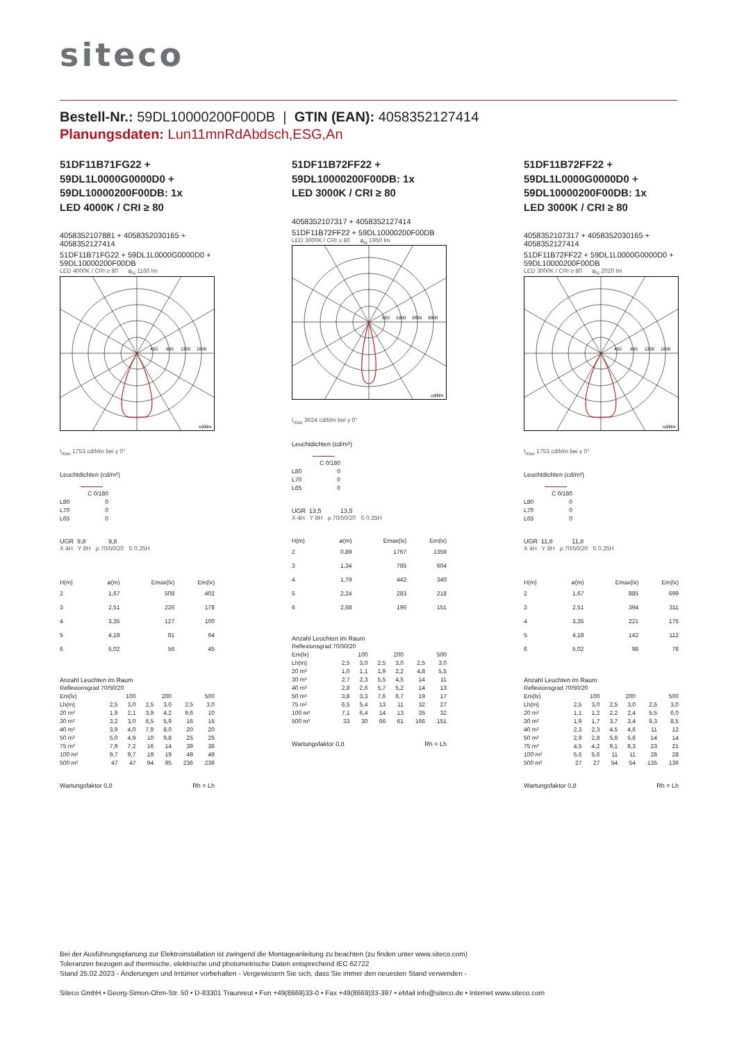siteco
Bestell-Nr.: 59DL10000200F00DB | GTIN (EAN): 4058352127414
Planungsdaten: Lun11mnRdAbdsch,ESG,An
51DF11B71FG22 +
59DL1L0000G0000D0 +
59DL10000200F00DB: 1x
LED 4000K / CRI ≥ 80
4058352107881 + 4058352030165 + 4058352127414
51DF11B71FG22 + 59DL1L0000G0000D0 + 59DL10000200F00DB
LED 4000K / CRI ≥ 80 φ<sub>N</sub> 1160 lm
450
900
1350
1800
cd/klm
I<sub>max</sub> 1753 cd/klm bei γ 0°
Leuchtdichten (cd/m²)
| | C 0/180 |
| L80 | 0 |
| L70 | 0 |
| L65 | 0 |
UGR 9,8 9,8
X 4H Y 8H ρ 70/50/20 S 0,25H
| H(m) | ø(m) | Emax(lx) | Em(lx) |
| --- | --- | --- | --- |
| 2 | 1,67 | 508 | 402 |
| 3 | 2,51 | 226 | 178 |
| 4 | 3,35 | 127 | 100 |
| 5 | 4,18 | 81 | 64 |
| 6 | 5,02 | 56 | 45 |
Anzahl Leuchten im Raum
| Reflexionsgrad 70/50/20 | | | | | | |
| Em(lx) | 100 | | 200 | | 500 | |
| Lh(m) | 2,5 | 3,0 | 2,5 | 3,0 | 2,5 | 3,0 |
| 20 m² | 1,9 | 2,1 | 3,9 | 4,2 | 9,6 | 10 |
| 30 m² | 3,2 | 3,0 | 6,5 | 5,9 | 16 | 15 |
| 40 m² | 3,9 | 4,0 | 7,9 | 8,0 | 20 | 20 |
| 50 m² | 5,0 | 4,9 | 10 | 9,8 | 25 | 25 |
| 75 m² | 7,9 | 7,2 | 16 | 14 | 39 | 36 |
| 100 m² | 9,7 | 9,7 | 19 | 19 | 49 | 49 |
| 500 m² | 47 | 47 | 94 | 95 | 236 | 236 |
Wartungsfaktor 0,8 Rh = Lh
51DF11B72FF22 +
59DL10000200F00DB: 1x
LED 3000K / CRI ≥ 80
4058352107317 + 4058352127414
51DF11B72FF22 + 59DL10000200F00DB
LED 3000K / CRI ≥ 80 φ<sub>N</sub> 1950 lm
950
1900
2850
3800
cd/klm
I<sub>max</sub> 3624 cd/klm bei γ 0°
Leuchtdichten (cd/m²)
| | C 0/180 |
| L80 | 0 |
| L70 | 0 |
| L65 | 0 |
UGR 13,5 13,5
X 4H Y 8H ρ 70/50/20 S 0,25H
| H(m) | ø(m) | Emax(lx) | Em(lx) |
| --- | --- | --- | --- |
| 2 | 0,89 | 1767 | 1359 |
| 3 | 1,34 | 785 | 604 |
| 4 | 1,79 | 442 | 340 |
| 5 | 2,24 | 283 | 218 |
| 6 | 2,68 | 196 | 151 |
Anzahl Leuchten im Raum
| Reflexionsgrad 70/50/20 | | | | | | |
| Em(lx) | 100 | | 200 | | 500 | |
| Lh(m) | 2,5 | 3,0 | 2,5 | 3,0 | 2,5 | 3,0 |
| 20 m² | 1,0 | 1,1 | 1,9 | 2,2 | 4,8 | 5,5 |
| 30 m² | 2,7 | 2,3 | 5,5 | 4,5 | 14 | 11 |
| 40 m² | 2,8 | 2,6 | 5,7 | 5,2 | 14 | 13 |
| 50 m² | 3,8 | 3,3 | 7,6 | 6,7 | 19 | 17 |
| 75 m² | 6,5 | 5,4 | 13 | 11 | 32 | 27 |
| 100 m² | 7,1 | 6,4 | 14 | 13 | 35 | 32 |
| 500 m² | 33 | 30 | 66 | 61 | 166 | 151 |
Wartungsfaktor 0,8 Rh = Lh
51DF11B72FF22 +
59DL1L0000G0000D0 +
59DL10000200F00DB: 1x
LED 3000K / CRI ≥ 80
4058352107317 + 4058352030165 + 4058352127414
51DF11B72FF22 + 59DL1L0000G0000D0 + 59DL10000200F00DB
LED 3000K / CRI ≥ 80 φ<sub>N</sub> 2020 lm
450
900
1350
1800
cd/klm
I<sub>max</sub> 1753 cd/klm bei γ 0°
Leuchtdichten (cd/m²)
| | C 0/180 |
| L80 | 0 |
| L70 | 0 |
| L65 | 0 |
UGR 11,8 11,8
X 4H Y 8H ρ 70/50/20 S 0,25H
| H(m) | ø(m) | Emax(lx) | Em(lx) |
| --- | --- | --- | --- |
| 2 | 1,67 | 885 | 699 |
| 3 | 2,51 | 394 | 311 |
| 4 | 3,35 | 221 | 175 |
| 5 | 4,18 | 142 | 112 |
| 6 | 5,02 | 98 | 78 |
Anzahl Leuchten im Raum
| Reflexionsgrad 70/50/20 | | | | | | |
| Em(lx) | 100 | | 200 | | 500 | |
| Lh(m) | 2,5 | 3,0 | 2,5 | 3,0 | 2,5 | 3,0 |
| 20 m² | 1,1 | 1,2 | 2,2 | 2,4 | 5,5 | 6,0 |
| 30 m² | 1,9 | 1,7 | 3,7 | 3,4 | 9,3 | 8,5 |
| 40 m² | 2,3 | 2,3 | 4,5 | 4,6 | 11 | 12 |
| 50 m² | 2,9 | 2,8 | 5,8 | 5,6 | 14 | 14 |
| 75 m² | 4,5 | 4,2 | 9,1 | 8,3 | 23 | 21 |
| 100 m² | 5,6 | 5,6 | 11 | 11 | 28 | 28 |
| 500 m² | 27 | 27 | 54 | 54 | 135 | 136 |
Wartungsfaktor 0,8 Rh = Lh
Bei der Ausführungsplanung zur Elektroinstallation ist zwingend die Montageanleitung zu beachten (zu finden unter www.siteco.com)
Toleranzen bezogen auf thermische, elektrische und photometrische Daten entsprechend IEC 62722
Stand 25.02.2023 - Änderungen und Irrtümer vorbehalten - Vergewissern Sie sich, dass Sie immer den neuesten Stand verwenden -
Siteco GmbH • Georg-Simon-Ohm-Str. 50 • D-83301 Traunreut • Fon +49(8669)33-0 • Fax +49(8669)33-397 • eMail info@siteco.de • Internet www.siteco.com